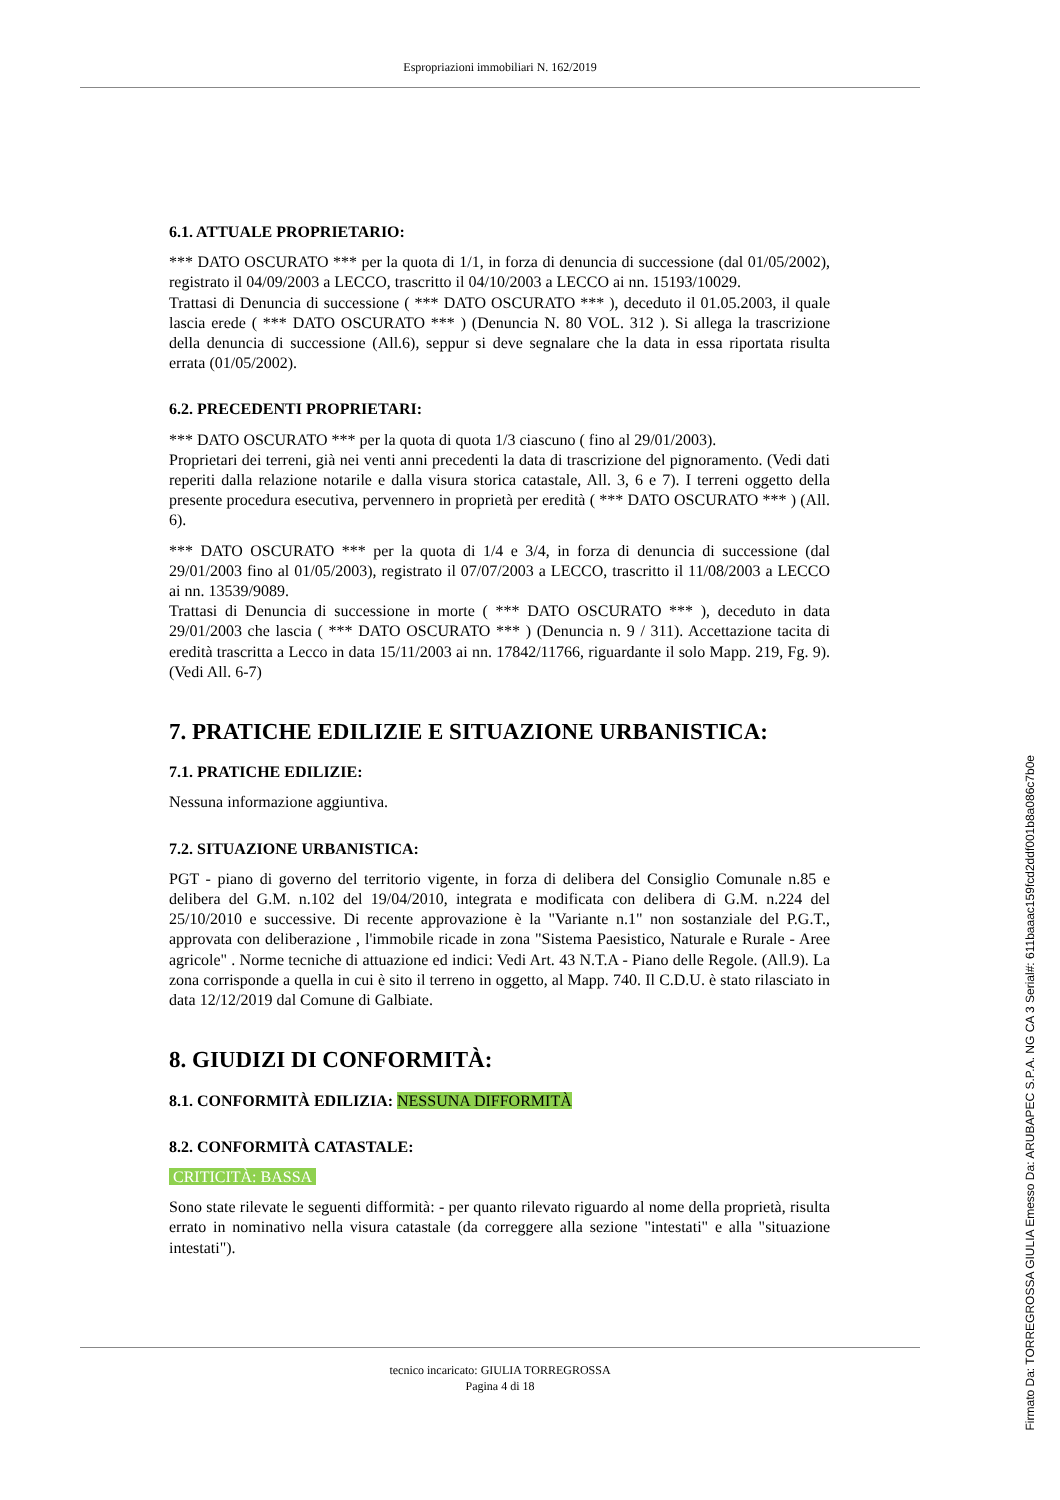Espropriazioni immobiliari N. 162/2019
6.1. ATTUALE PROPRIETARIO:
*** DATO OSCURATO *** per la quota di 1/1, in forza di denuncia di successione (dal 01/05/2002), registrato il 04/09/2003 a LECCO, trascritto il 04/10/2003 a LECCO ai nn. 15193/10029.
Trattasi di Denuncia di successione ( *** DATO OSCURATO *** ), deceduto il 01.05.2003, il quale lascia erede ( *** DATO OSCURATO *** ) (Denuncia N. 80 VOL. 312 ). Si allega la trascrizione della denuncia di successione (All.6), seppur si deve segnalare che la data in essa riportata risulta errata (01/05/2002).
6.2. PRECEDENTI PROPRIETARI:
*** DATO OSCURATO *** per la quota di quota 1/3 ciascuno ( fino al 29/01/2003).
Proprietari dei terreni, già nei venti anni precedenti la data di trascrizione del pignoramento. (Vedi dati reperiti dalla relazione notarile e dalla visura storica catastale, All. 3, 6 e 7). I terreni oggetto della presente procedura esecutiva, pervennero in proprietà per eredità ( *** DATO OSCURATO *** ) (All. 6).
*** DATO OSCURATO *** per la quota di 1/4 e 3/4, in forza di denuncia di successione (dal 29/01/2003 fino al 01/05/2003), registrato il 07/07/2003 a LECCO, trascritto il 11/08/2003 a LECCO ai nn. 13539/9089.
Trattasi di Denuncia di successione in morte ( *** DATO OSCURATO *** ), deceduto in data 29/01/2003 che lascia ( *** DATO OSCURATO *** ) (Denuncia n. 9 / 311). Accettazione tacita di eredità trascritta a Lecco in data 15/11/2003 ai nn. 17842/11766, riguardante il solo Mapp. 219, Fg. 9). (Vedi All. 6-7)
7. PRATICHE EDILIZIE E SITUAZIONE URBANISTICA:
7.1. PRATICHE EDILIZIE:
Nessuna informazione aggiuntiva.
7.2. SITUAZIONE URBANISTICA:
PGT - piano di governo del territorio vigente, in forza di delibera del Consiglio Comunale n.85 e delibera del G.M. n.102 del 19/04/2010, integrata e modificata con delibera di G.M. n.224 del 25/10/2010 e successive. Di recente approvazione è la "Variante n.1" non sostanziale del P.G.T., approvata con deliberazione , l'immobile ricade in zona "Sistema Paesistico, Naturale e Rurale - Aree agricole" . Norme tecniche di attuazione ed indici: Vedi Art. 43 N.T.A - Piano delle Regole. (All.9). La zona corrisponde a quella in cui è sito il terreno in oggetto, al Mapp. 740. Il C.D.U. è stato rilasciato in data 12/12/2019 dal Comune di Galbiate.
8. GIUDIZI DI CONFORMITÀ:
8.1. CONFORMITÀ EDILIZIA: NESSUNA DIFFORMITÀ
8.2. CONFORMITÀ CATASTALE:
CRITICITÀ: BASSA
Sono state rilevate le seguenti difformità: - per quanto rilevato riguardo al nome della proprietà, risulta errato in nominativo nella visura catastale (da correggere alla sezione "intestati" e alla "situazione intestati").
tecnico incaricato: GIULIA TORREGROSSA
Pagina 4 di 18
Firmato Da: TORREGROSSA GIULIA Emesso Da: ARUBAPEC S.P.A. NG CA 3 Serial#: 611baaac159fcd2ddf001b8a086c7b0e